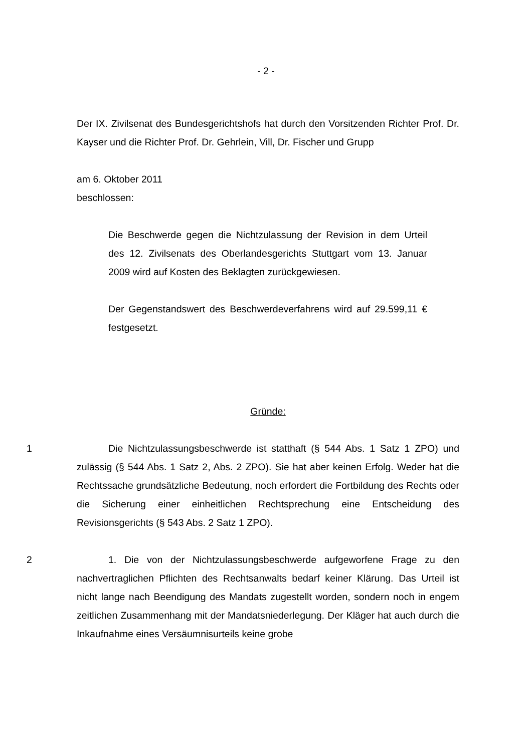- 2 -
Der IX. Zivilsenat des Bundesgerichtshofs hat durch den Vorsitzenden Richter Prof. Dr. Kayser und die Richter Prof. Dr. Gehrlein, Vill, Dr. Fischer und Grupp
am 6. Oktober 2011
beschlossen:
Die Beschwerde gegen die Nichtzulassung der Revision in dem Urteil des 12. Zivilsenats des Oberlandesgerichts Stuttgart vom 13. Januar 2009 wird auf Kosten des Beklagten zurückgewiesen.
Der Gegenstandswert des Beschwerdeverfahrens wird auf 29.599,11 € festgesetzt.
Gründe:
1
Die Nichtzulassungsbeschwerde ist statthaft (§ 544 Abs. 1 Satz 1 ZPO) und zulässig (§ 544 Abs. 1 Satz 2, Abs. 2 ZPO). Sie hat aber keinen Erfolg. Weder hat die Rechtssache grundsätzliche Bedeutung, noch erfordert die Fortbildung des Rechts oder die Sicherung einer einheitlichen Rechtsprechung eine Entscheidung des Revisionsgerichts (§ 543 Abs. 2 Satz 1 ZPO).
2
1. Die von der Nichtzulassungsbeschwerde aufgeworfene Frage zu den nachvertraglichen Pflichten des Rechtsanwalts bedarf keiner Klärung. Das Urteil ist nicht lange nach Beendigung des Mandats zugestellt worden, sondern noch in engem zeitlichen Zusammenhang mit der Mandatsniederlegung. Der Kläger hat auch durch die Inkaufnahme eines Versäumnisurteils keine grobe